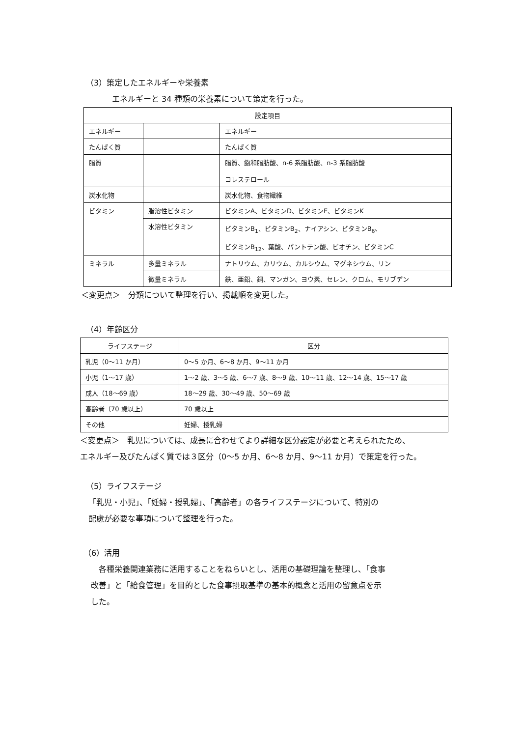（3）策定したエネルギーや栄養素
エネルギーと 34 種類の栄養素について策定を行った。
| 設定項目 | | |
| --- | --- | --- |
| エネルギー | | エネルギー |
| たんぱく質 | | たんぱく質 |
| 脂質 | | 脂質、飽和脂肪酸、n-6 系脂肪酸、n-3 系脂肪酸 コレステロール |
| 炭水化物 | | 炭水化物、食物繊維 |
| ビタミン | 脂溶性ビタミン | ビタミンA、ビタミンD、ビタミンE、ビタミンK |
| | 水溶性ビタミン | ビタミンB<sub>1</sub>、ビタミンB<sub>2</sub>、ナイアシン、ビタミンB<sub>6</sub>、 ビタミンB<sub>12</sub>、葉酸、パントテン酸、ビオチン、ビタミンC |
| ミネラル | 多量ミネラル | ナトリウム、カリウム、カルシウム、マグネシウム、リン |
| | 微量ミネラル | 鉄、亜鉛、銅、マンガン、ヨウ素、セレン、クロム、モリブデン |
＜変更点＞　分類について整理を行い、掲載順を変更した。
（4）年齢区分
| ライフステージ | 区分 |
| --- | --- |
| 乳児（0～11 か月） | 0～5 か月、6～8 か月、9～11 か月 |
| 小児（1～17 歳） | 1～2 歳、3～5 歳、6～7 歳、8～9 歳、10～11 歳、12～14 歳、15～17 歳 |
| 成人（18～69 歳） | 18～29 歳、30～49 歳、50～69 歳 |
| 高齢者（70 歳以上） | 70 歳以上 |
| その他 | 妊婦、授乳婦 |
＜変更点＞　乳児については、成長に合わせてより詳細な区分設定が必要と考えられたため、
エネルギー及びたんぱく質では３区分（0～5 か月、6～8 か月、9～11 か月）で策定を行った。
（5）ライフステージ
「乳児・小児」、「妊婦・授乳婦」、「高齢者」の各ライフステージについて、特別の
配慮が必要な事項について整理を行った。
（6）活用
　各種栄養関連業務に活用することをねらいとし、活用の基礎理論を整理し、「食事
改善」と「給食管理」を目的とした食事摂取基準の基本的概念と活用の留意点を示
した。